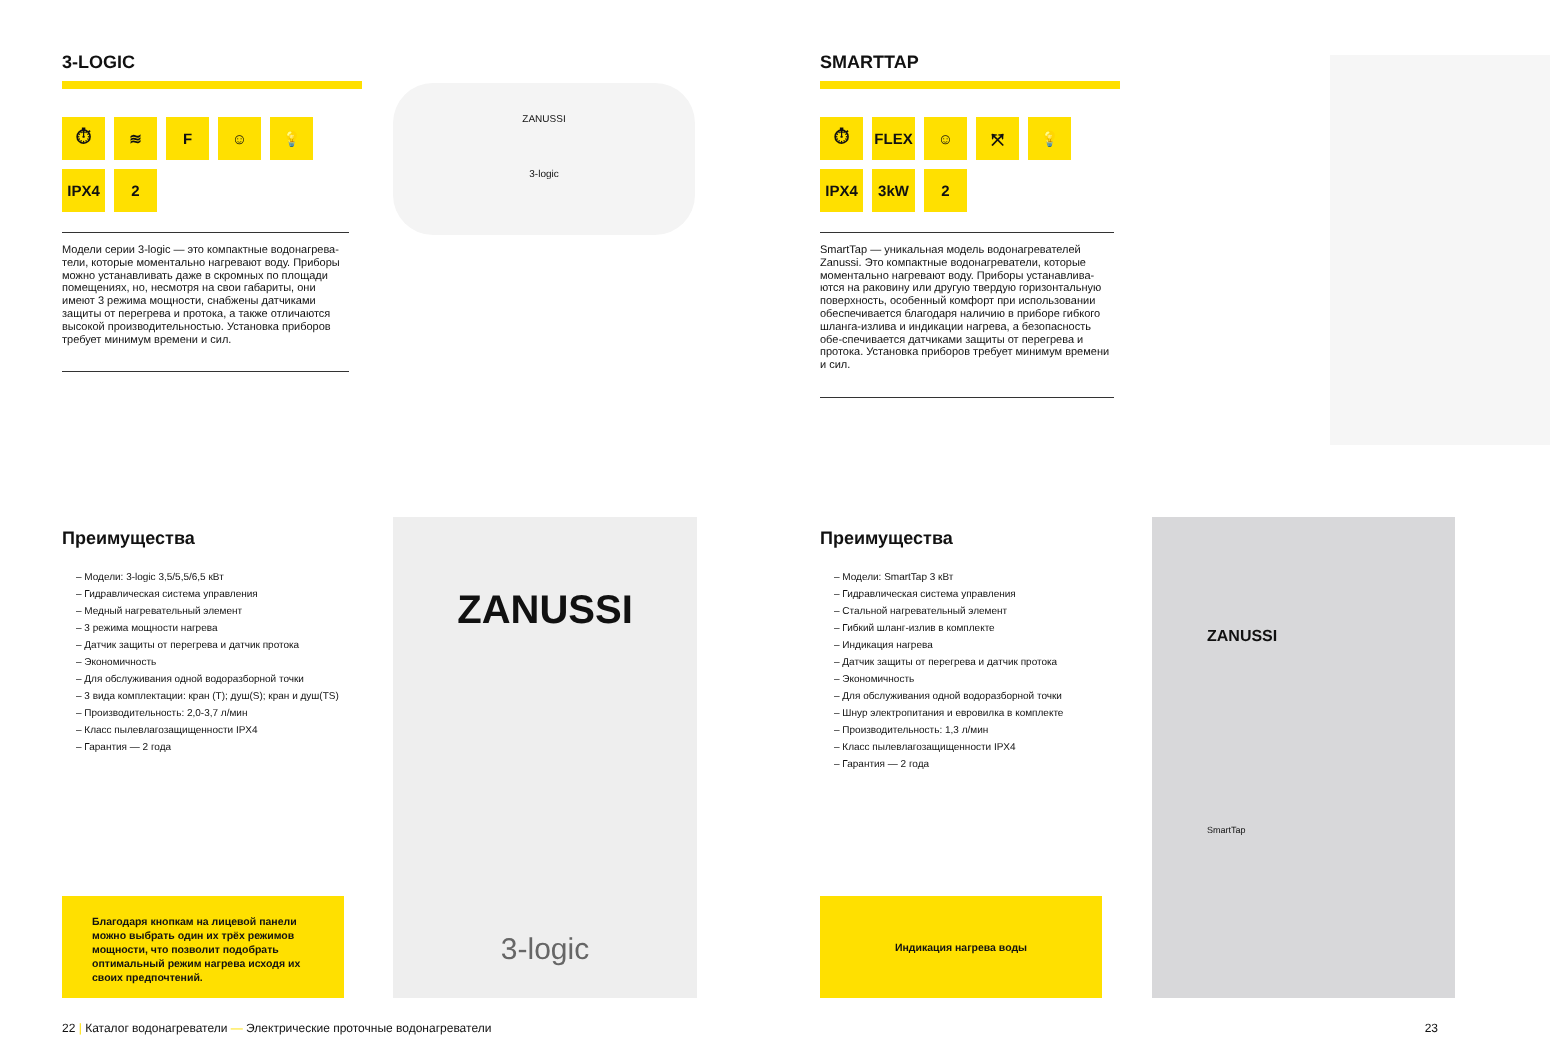3-LOGIC
⏱
≋
F
☺
💡
IPX4
2
Модели серии 3-logic — это компактные водонагрева-тели, которые моментально нагревают воду. Приборы можно устанавливать даже в скромных по площади помещениях, но, несмотря на свои габариты, они имеют 3 режима мощности, снабжены датчиками защиты от перегрева и протока, а также отличаются высокой производительностью. Установка приборов требует минимум времени и сил.
ZANUSSI
3-logic
Преимущества
– Модели: 3-logic 3,5/5,5/6,5 кВт
– Гидравлическая система управления
– Медный нагревательный элемент
– 3 режима мощности нагрева
– Датчик защиты от перегрева и датчик протока
– Экономичность
– Для обслуживания одной водоразборной точки
– 3 вида комплектации: кран (T); душ(S); кран и душ(TS)
– Производительность: 2,0-3,7 л/мин
– Класс пылевлагозащищенности IPX4
– Гарантия — 2 года
Благодаря кнопкам на лицевой панели можно выбрать один их трёх режимов мощности, что позволит подобрать оптимальный режим нагрева исходя их своих предпочтений.
ZANUSSI
3-logic
22 | Каталог водонагреватели — Электрические проточные водонагреватели
SMARTTAP
⏱
FLEX
☺
⤧
💡
IPX4
3kW
2
SmartTap — уникальная модель водонагревателей Zanussi. Это компактные водонагреватели, которые моментально нагревают воду. Приборы устанавлива-ются на раковину или другую твердую горизонтальную поверхность, особенный комфорт при использовании обеспечивается благодаря наличию в приборе гибкого шланга-излива и индикации нагрева, а безопасность обе-спечивается датчиками защиты от перегрева и протока. Установка приборов требует минимум времени и сил.
Преимущества
– Модели: SmartTap 3 кВт
– Гидравлическая система управления
– Стальной нагревательный элемент
– Гибкий шланг-излив в комплекте
– Индикация нагрева
– Датчик защиты от перегрева и датчик протока
– Экономичность
– Для обслуживания одной водоразборной точки
– Шнур электропитания и евровилка в комплекте
– Производительность: 1,3 л/мин
– Класс пылевлагозащищенности IPX4
– Гарантия — 2 года
Индикация нагрева воды
ZANUSSI
SmartTap
23